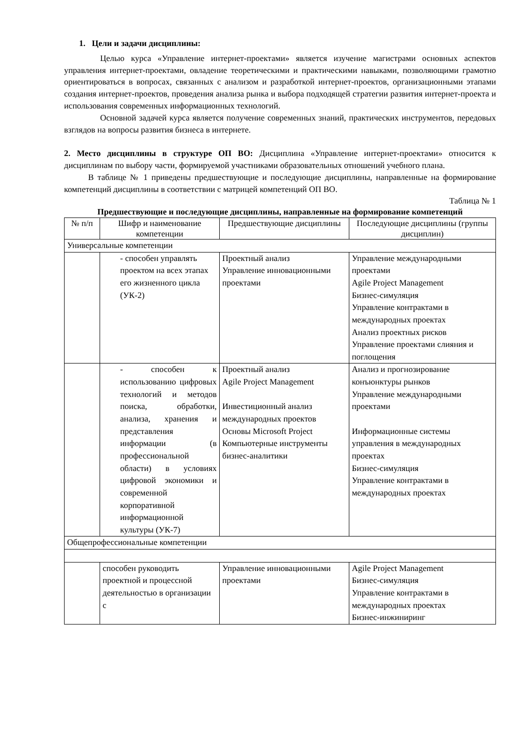1. Цели и задачи дисциплины:
Целью курса «Управление интернет-проектами» является изучение магистрами основных аспектов управления интернет-проектами, овладение теоретическими и практическими навыками, позволяющими грамотно ориентироваться в вопросах, связанных с анализом и разработкой интернет-проектов, организационными этапами создания интернет-проектов, проведения анализа рынка и выбора подходящей стратегии развития интернет-проекта и использования современных информационных технологий.
Основной задачей курса является получение современных знаний, практических инструментов, передовых взглядов на вопросы развития бизнеса в интернете.
2. Место дисциплины в структуре ОП ВО: Дисциплина «Управление интернет-проектами» относится к дисциплинам по выбору части, формируемой участниками образовательных отношений учебного плана.
В таблице № 1 приведены предшествующие и последующие дисциплины, направленные на формирование компетенций дисциплины в соответствии с матрицей компетенций ОП ВО.
Таблица № 1
Предшествующие и последующие дисциплины, направленные на формирование компетенций
| № п/п | Шифр и наименование компетенции | Предшествующие дисциплины | Последующие дисциплины (группы дисциплин) |
| --- | --- | --- | --- |
| Универсальные компетенции | | | |
| | - способен управлять проектом на всех этапах его жизненного цикла (УК-2) | Проектный анализ Управление инновационными проектами | Управление международными проектами Agile Project Management Бизнес-симуляция Управление контрактами в международных проектах Анализ проектных рисков Управление проектами слияния и поглощения |
| | - способен к использованию цифровых технологий и методов поиска, обработки, анализа, хранения и представления информации (в профессиональной области) в условиях цифровой экономики и современной корпоративной информационной культуры (УК-7) | Проектный анализ Agile Project Management Инвестиционный анализ международных проектов Основы Microsoft Project Компьютерные инструменты бизнес-аналитики | Анализ и прогнозирование конъюнктуры рынков Управление международными проектами Информационные системы управления в международных проектах Бизнес-симуляция Управление контрактами в международных проектах |
| Общепрофессиональные компетенции | | | |
| | способен руководить проектной и процессной деятельностью в организации с | Управление инновационными проектами | Agile Project Management Бизнес-симуляция Управление контрактами в международных проектах Бизнес-инжиниринг |